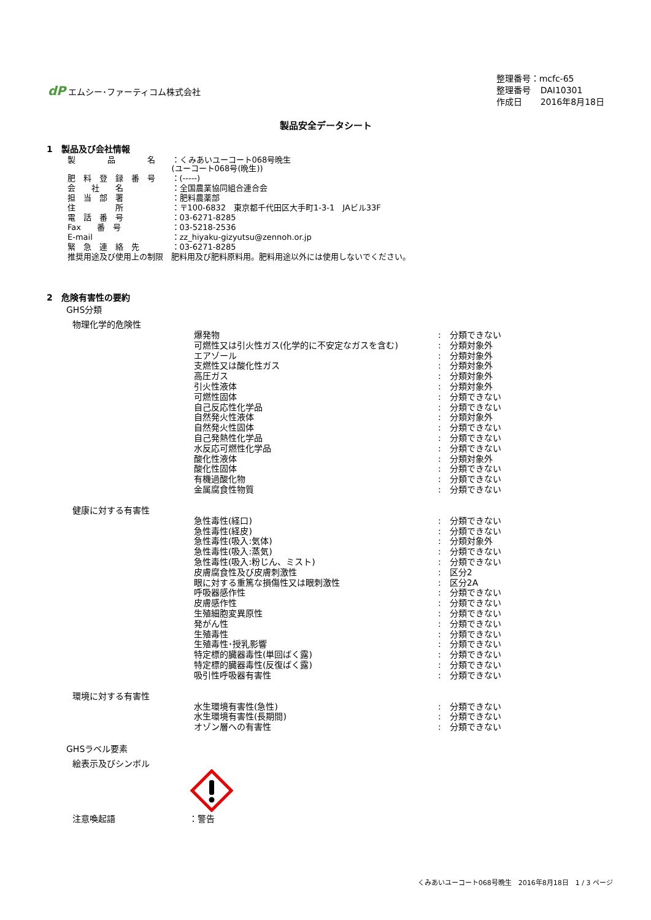dP エムシー･ファーティコム株式会社
| 整理番号：mcfc-65 | |
| 整理番号 | DAI10301 |
| 作成日 | 2016年8月18日 |
製品安全データシート
1　製品及び会社情報
| 製 品 名 | ：くみあいユーコート068号晩生 (ユーコート068号(晩生)) |
| 肥 料 登 録 番 号 | ：(-----) |
| 会 社 名 | ：全国農業協同組合連合会 |
| 担 当 部 署 | ：肥料農薬部 |
| 住 所 | ：〒100-6832 東京都千代田区大手町1-3-1 JAビル33F |
| 電 話 番 号 | ：03-6271-8285 |
| Fax 番 号 | ：03-5218-2536 |
| E-mail | ：zz_hiyaku-gizyutsu@zennoh.or.jp |
| 緊 急 連 絡 先 | ：03-6271-8285 |
| 推奨用途及び使用上の制限 肥料用及び肥料原料用。肥料用途以外には使用しないでください。 | |
2　危険有害性の要約
GHS分類
物理化学的危険性
| 爆発物 | : | 分類できない |
| 可燃性又は引火性ガス(化学的に不安定なガスを含む) | : | 分類対象外 |
| エアゾール | : | 分類対象外 |
| 支燃性又は酸化性ガス | : | 分類対象外 |
| 高圧ガス | : | 分類対象外 |
| 引火性液体 | : | 分類対象外 |
| 可燃性固体 | : | 分類できない |
| 自己反応性化学品 | : | 分類できない |
| 自然発火性液体 | : | 分類対象外 |
| 自然発火性固体 | : | 分類できない |
| 自己発熱性化学品 | : | 分類できない |
| 水反応可燃性化学品 | : | 分類できない |
| 酸化性液体 | : | 分類対象外 |
| 酸化性固体 | : | 分類できない |
| 有機過酸化物 | : | 分類できない |
| 金属腐食性物質 | : | 分類できない |
健康に対する有害性
| 急性毒性(経口) | : | 分類できない |
| 急性毒性(経皮) | : | 分類できない |
| 急性毒性(吸入:気体) | : | 分類対象外 |
| 急性毒性(吸入:蒸気) | : | 分類できない |
| 急性毒性(吸入:粉じん、ミスト) | : | 分類できない |
| 皮膚腐食性及び皮膚刺激性 | : | 区分2 |
| 眼に対する重篤な損傷性又は眼刺激性 | : | 区分2A |
| 呼吸器感作性 | : | 分類できない |
| 皮膚感作性 | : | 分類できない |
| 生殖細胞変異原性 | : | 分類できない |
| 発がん性 | : | 分類できない |
| 生殖毒性 | : | 分類できない |
| 生殖毒性･授乳影響 | : | 分類できない |
| 特定標的臓器毒性(単回ばく露) | : | 分類できない |
| 特定標的臓器毒性(反復ばく露) | : | 分類できない |
| 吸引性呼吸器有害性 | : | 分類できない |
環境に対する有害性
| 水生環境有害性(急性) | : | 分類できない |
| 水生環境有害性(長期間) | : | 分類できない |
| オゾン層への有害性 | : | 分類できない |
GHSラベル要素
絵表示及びシンボル
注意喚起語 ：警告
くみあいユーコート068号晩生　2016年8月18日　1 / 3 ページ